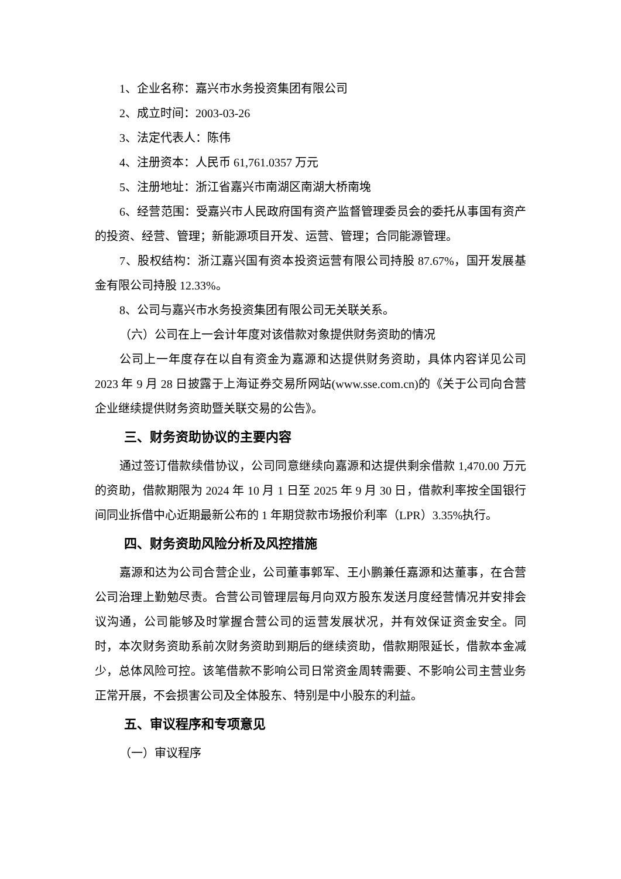1、企业名称：嘉兴市水务投资集团有限公司
2、成立时间：2003-03-26
3、法定代表人：陈伟
4、注册资本：人民币 61,761.0357 万元
5、注册地址：浙江省嘉兴市南湖区南湖大桥南堍
6、经营范围：受嘉兴市人民政府国有资产监督管理委员会的委托从事国有资产的投资、经营、管理；新能源项目开发、运营、管理；合同能源管理。
7、股权结构：浙江嘉兴国有资本投资运营有限公司持股 87.67%，国开发展基金有限公司持股 12.33%。
8、公司与嘉兴市水务投资集团有限公司无关联关系。
（六）公司在上一会计年度对该借款对象提供财务资助的情况
公司上一年度存在以自有资金为嘉源和达提供财务资助，具体内容详见公司 2023 年 9 月 28 日披露于上海证券交易所网站(www.sse.com.cn)的《关于公司向合营企业继续提供财务资助暨关联交易的公告》。
三、财务资助协议的主要内容
通过签订借款续借协议，公司同意继续向嘉源和达提供剩余借款 1,470.00 万元的资助，借款期限为 2024 年 10 月 1 日至 2025 年 9 月 30 日，借款利率按全国银行间同业拆借中心近期最新公布的 1 年期贷款市场报价利率（LPR）3.35%执行。
四、财务资助风险分析及风控措施
嘉源和达为公司合营企业，公司董事郭军、王小鹏兼任嘉源和达董事，在合营公司治理上勤勉尽责。合营公司管理层每月向双方股东发送月度经营情况并安排会议沟通，公司能够及时掌握合营公司的运营发展状况，并有效保证资金安全。同时，本次财务资助系前次财务资助到期后的继续资助，借款期限延长，借款本金减少，总体风险可控。该笔借款不影响公司日常资金周转需要、不影响公司主营业务正常开展，不会损害公司及全体股东、特别是中小股东的利益。
五、审议程序和专项意见
（一）审议程序